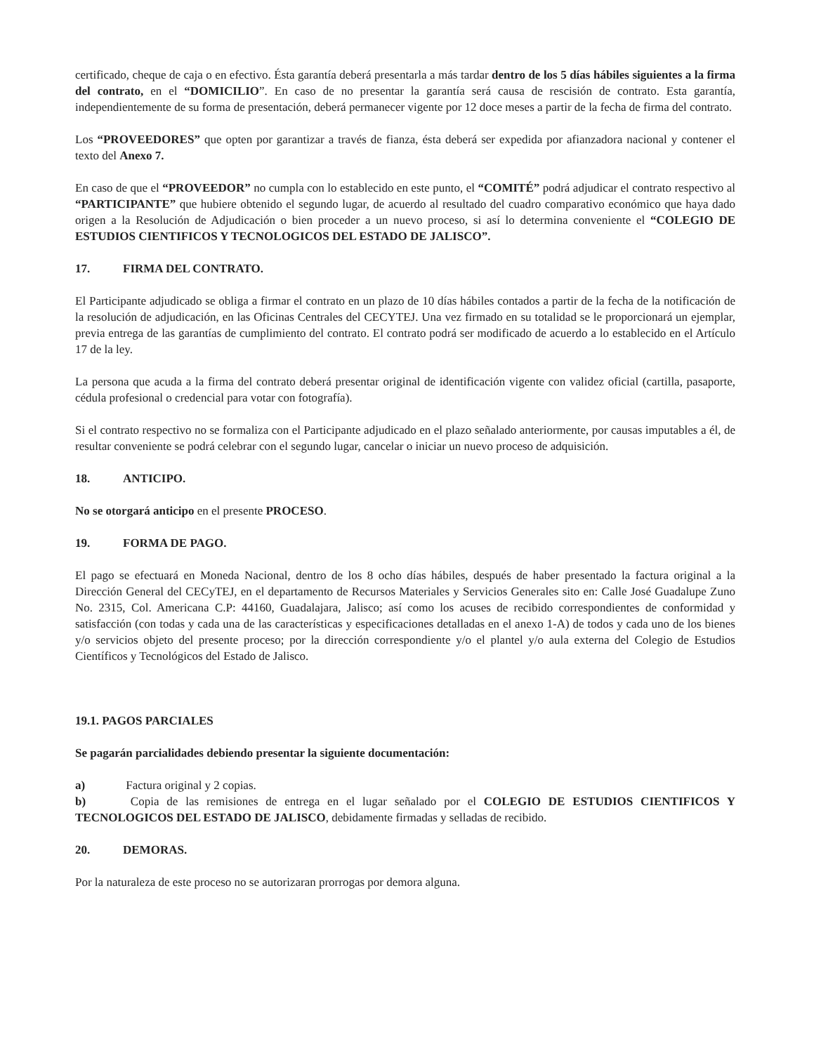certificado, cheque de caja o en efectivo. Ésta garantía deberá presentarla a más tardar dentro de los 5 días hábiles siguientes a la firma del contrato, en el “DOMICILIO”. En caso de no presentar la garantía será causa de rescisión de contrato. Esta garantía, independientemente de su forma de presentación, deberá permanecer vigente por 12 doce meses a partir de la fecha de firma del contrato.
Los “PROVEEDORES” que opten por garantizar a través de fianza, ésta deberá ser expedida por afianzadora nacional y contener el texto del Anexo 7.
En caso de que el “PROVEEDOR” no cumpla con lo establecido en este punto, el “COMITÉ” podrá adjudicar el contrato respectivo al “PARTICIPANTE” que hubiere obtenido el segundo lugar, de acuerdo al resultado del cuadro comparativo económico que haya dado origen a la Resolución de Adjudicación o bien proceder a un nuevo proceso, si así lo determina conveniente el “COLEGIO DE ESTUDIOS CIENTIFICOS Y TECNOLOGICOS DEL ESTADO DE JALISCO”.
17. FIRMA DEL CONTRATO.
El Participante adjudicado se obliga a firmar el contrato en un plazo de 10 días hábiles contados a partir de la fecha de la notificación de la resolución de adjudicación, en las Oficinas Centrales del CECYTEJ. Una vez firmado en su totalidad se le proporcionará un ejemplar, previa entrega de las garantías de cumplimiento del contrato. El contrato podrá ser modificado de acuerdo a lo establecido en el Artículo 17 de la ley.
La persona que acuda a la firma del contrato deberá presentar original de identificación vigente con validez oficial (cartilla, pasaporte, cédula profesional o credencial para votar con fotografía).
Si el contrato respectivo no se formaliza con el Participante adjudicado en el plazo señalado anteriormente, por causas imputables a él, de resultar conveniente se podrá celebrar con el segundo lugar, cancelar o iniciar un nuevo proceso de adquisición.
18. ANTICIPO.
No se otorgará anticipo en el presente PROCESO.
19. FORMA DE PAGO.
El pago se efectuará en Moneda Nacional, dentro de los 8 ocho días hábiles, después de haber presentado la factura original a la Dirección General del CECyTEJ, en el departamento de Recursos Materiales y Servicios Generales sito en: Calle José Guadalupe Zuno No. 2315, Col. Americana C.P: 44160, Guadalajara, Jalisco; así como los acuses de recibido correspondientes de conformidad y satisfacción (con todas y cada una de las características y especificaciones detalladas en el anexo 1-A) de todos y cada uno de los bienes y/o servicios objeto del presente proceso; por la dirección correspondiente y/o el plantel y/o aula externa del Colegio de Estudios Científicos y Tecnológicos del Estado de Jalisco.
19.1. PAGOS PARCIALES
Se pagarán parcialidades debiendo presentar la siguiente documentación:
a) Factura original y 2 copias.
b) Copia de las remisiones de entrega en el lugar señalado por el COLEGIO DE ESTUDIOS CIENTIFICOS Y TECNOLOGICOS DEL ESTADO DE JALISCO, debidamente firmadas y selladas de recibido.
20. DEMORAS.
Por la naturaleza de este proceso no se autorizaran prorrogas por demora alguna.